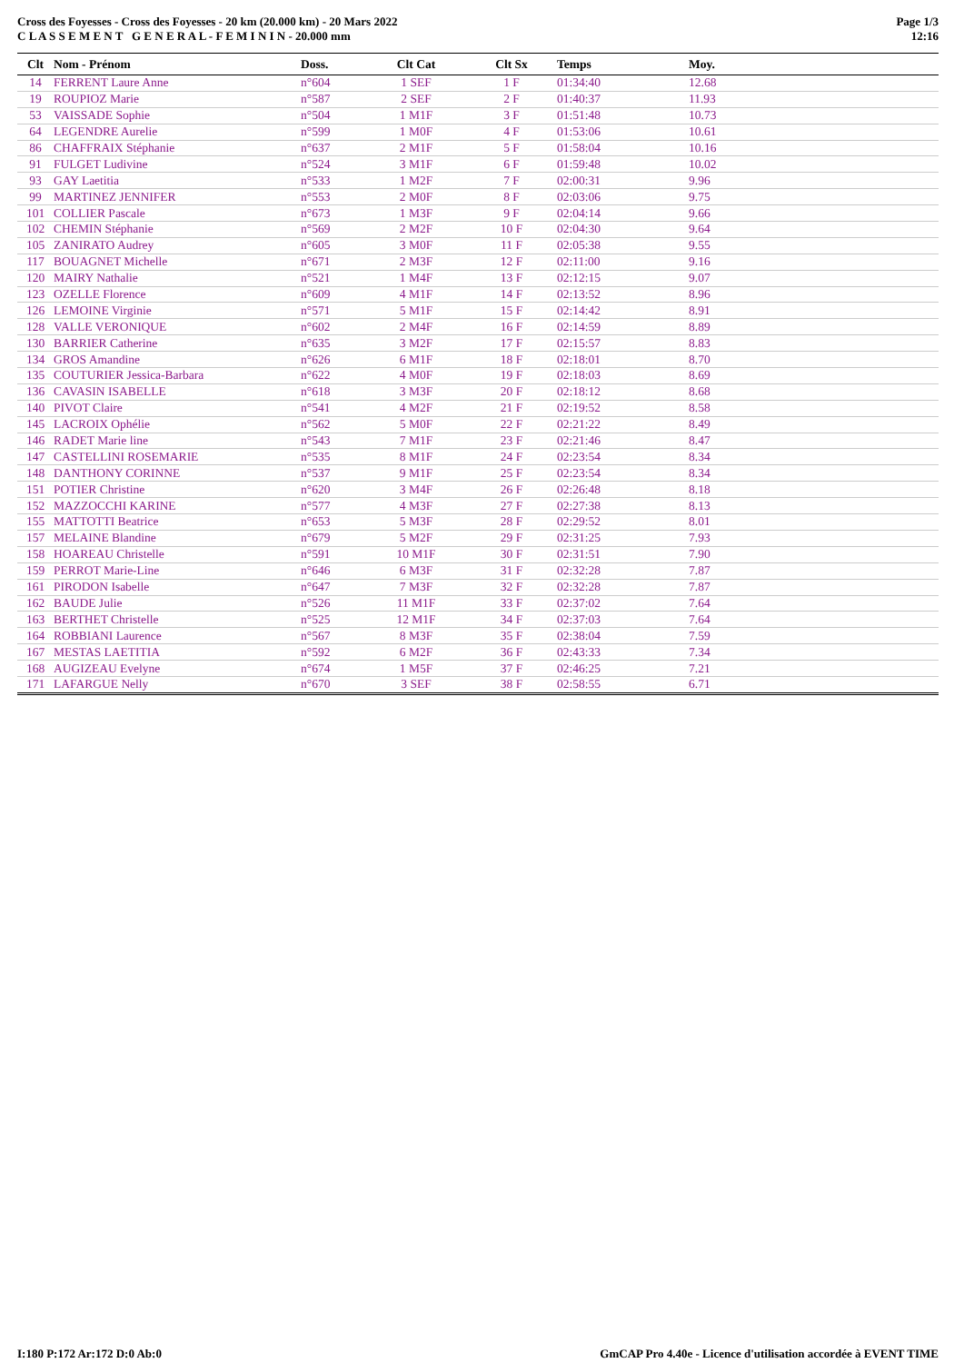Cross des Foyesses - Cross des Foyesses - 20 km (20.000 km) - 20 Mars 2022
C L A S S E M E N T G E N E R A L - F E M I N I N - 20.000 mm
Page 1/3
12:16
| Clt | Nom - Prénom | Doss. | Clt Cat | Clt Sx | Temps | Moy. |
| --- | --- | --- | --- | --- | --- | --- |
| 14 | FERRENT Laure Anne | n°604 | 1 SEF | 1 F | 01:34:40 | 12.68 |
| 19 | ROUPIOZ Marie | n°587 | 2 SEF | 2 F | 01:40:37 | 11.93 |
| 53 | VAISSADE Sophie | n°504 | 1 M1F | 3 F | 01:51:48 | 10.73 |
| 64 | LEGENDRE Aurelie | n°599 | 1 M0F | 4 F | 01:53:06 | 10.61 |
| 86 | CHAFFRAIX Stéphanie | n°637 | 2 M1F | 5 F | 01:58:04 | 10.16 |
| 91 | FULGET Ludivine | n°524 | 3 M1F | 6 F | 01:59:48 | 10.02 |
| 93 | GAY Laetitia | n°533 | 1 M2F | 7 F | 02:00:31 | 9.96 |
| 99 | MARTINEZ JENNIFER | n°553 | 2 M0F | 8 F | 02:03:06 | 9.75 |
| 101 | COLLIER Pascale | n°673 | 1 M3F | 9 F | 02:04:14 | 9.66 |
| 102 | CHEMIN Stéphanie | n°569 | 2 M2F | 10 F | 02:04:30 | 9.64 |
| 105 | ZANIRATO Audrey | n°605 | 3 M0F | 11 F | 02:05:38 | 9.55 |
| 117 | BOUAGNET Michelle | n°671 | 2 M3F | 12 F | 02:11:00 | 9.16 |
| 120 | MAIRY Nathalie | n°521 | 1 M4F | 13 F | 02:12:15 | 9.07 |
| 123 | OZELLE Florence | n°609 | 4 M1F | 14 F | 02:13:52 | 8.96 |
| 126 | LEMOINE Virginie | n°571 | 5 M1F | 15 F | 02:14:42 | 8.91 |
| 128 | VALLE VERONIQUE | n°602 | 2 M4F | 16 F | 02:14:59 | 8.89 |
| 130 | BARRIER Catherine | n°635 | 3 M2F | 17 F | 02:15:57 | 8.83 |
| 134 | GROS Amandine | n°626 | 6 M1F | 18 F | 02:18:01 | 8.70 |
| 135 | COUTURIER Jessica-Barbara | n°622 | 4 M0F | 19 F | 02:18:03 | 8.69 |
| 136 | CAVASIN ISABELLE | n°618 | 3 M3F | 20 F | 02:18:12 | 8.68 |
| 140 | PIVOT Claire | n°541 | 4 M2F | 21 F | 02:19:52 | 8.58 |
| 145 | LACROIX Ophélie | n°562 | 5 M0F | 22 F | 02:21:22 | 8.49 |
| 146 | RADET Marie line | n°543 | 7 M1F | 23 F | 02:21:46 | 8.47 |
| 147 | CASTELLINI ROSEMARIE | n°535 | 8 M1F | 24 F | 02:23:54 | 8.34 |
| 148 | DANTHONY CORINNE | n°537 | 9 M1F | 25 F | 02:23:54 | 8.34 |
| 151 | POTIER Christine | n°620 | 3 M4F | 26 F | 02:26:48 | 8.18 |
| 152 | MAZZOCCHI KARINE | n°577 | 4 M3F | 27 F | 02:27:38 | 8.13 |
| 155 | MATTOTTI Beatrice | n°653 | 5 M3F | 28 F | 02:29:52 | 8.01 |
| 157 | MELAINE Blandine | n°679 | 5 M2F | 29 F | 02:31:25 | 7.93 |
| 158 | HOAREAU Christelle | n°591 | 10 M1F | 30 F | 02:31:51 | 7.90 |
| 159 | PERROT Marie-Line | n°646 | 6 M3F | 31 F | 02:32:28 | 7.87 |
| 161 | PIRODON Isabelle | n°647 | 7 M3F | 32 F | 02:32:28 | 7.87 |
| 162 | BAUDE Julie | n°526 | 11 M1F | 33 F | 02:37:02 | 7.64 |
| 163 | BERTHET Christelle | n°525 | 12 M1F | 34 F | 02:37:03 | 7.64 |
| 164 | ROBBIANI Laurence | n°567 | 8 M3F | 35 F | 02:38:04 | 7.59 |
| 167 | MESTAS LAETITIA | n°592 | 6 M2F | 36 F | 02:43:33 | 7.34 |
| 168 | AUGIZEAU Evelyne | n°674 | 1 M5F | 37 F | 02:46:25 | 7.21 |
| 171 | LAFARGUE Nelly | n°670 | 3 SEF | 38 F | 02:58:55 | 6.71 |
I:180 P:172 Ar:172 D:0 Ab:0 GmCAP Pro 4.40e - Licence d'utilisation accordée à EVENT TIME